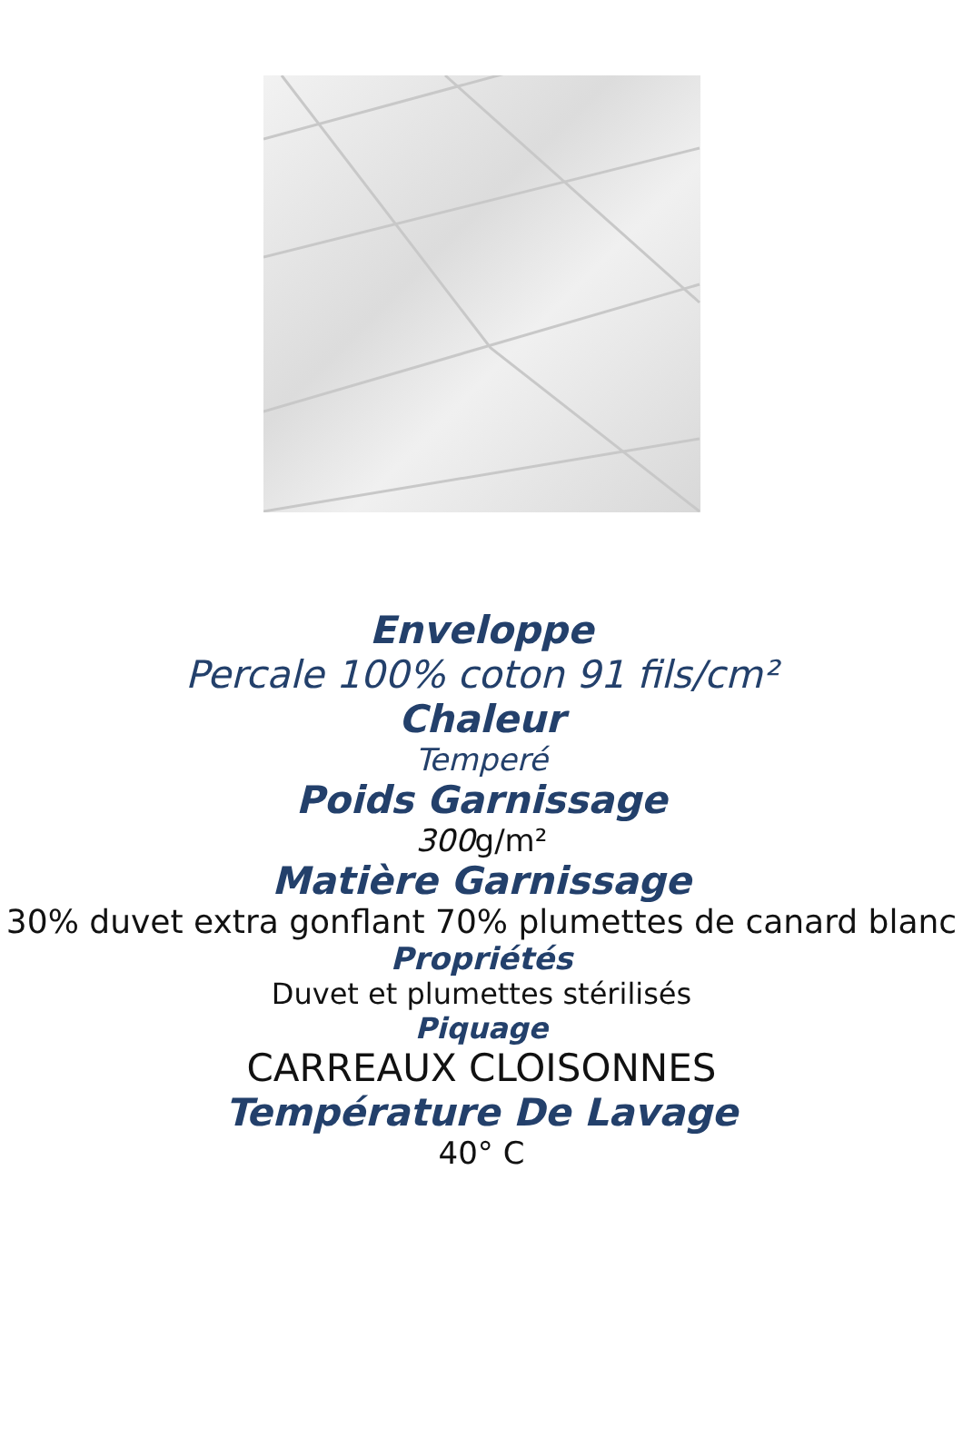Enveloppe
Percale 100% coton 91 fils/cm²
Chaleur
Temperé
Poids Garnissage
300g/m²
Matière Garnissage
30% duvet extra gonflant 70% plumettes de canard blanc
Propriétés
Duvet et plumettes stérilisés
Piquage
CARREAUX CLOISONNES
Température De Lavage
40° C